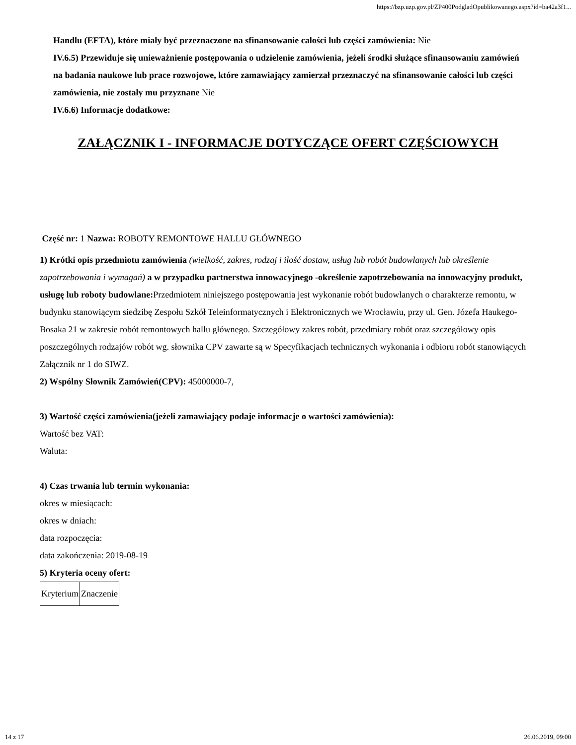https://bzp.uzp.gov.pl/ZP400PodgladOpublikowanego.aspx?id=ba42a3f1...
Handlu (EFTA), które miały być przeznaczone na sfinansowanie całości lub części zamówienia: Nie
IV.6.5) Przewiduje się unieważnienie postępowania o udzielenie zamówienia, jeżeli środki służące sfinansowaniu zamówień na badania naukowe lub prace rozwojowe, które zamawiający zamierzał przeznaczyć na sfinansowanie całości lub części zamówienia, nie zostały mu przyznane Nie
IV.6.6) Informacje dodatkowe:
ZAŁĄCZNIK I - INFORMACJE DOTYCZĄCE OFERT CZĘŚCIOWYCH
Część nr: 1 Nazwa: ROBOTY REMONTOWE HALLU GŁÓWNEGO
1) Krótki opis przedmiotu zamówienia (wielkość, zakres, rodzaj i ilość dostaw, usług lub robót budowlanych lub określenie zapotrzebowania i wymagań) a w przypadku partnerstwa innowacyjnego -określenie zapotrzebowania na innowacyjny produkt, usługę lub roboty budowlane: Przedmiotem niniejszego postępowania jest wykonanie robót budowlanych o charakterze remontu, w budynku stanowiącym siedzibę Zespołu Szkół Teleinformatycznych i Elektronicznych we Wrocławiu, przy ul. Gen. Józefa Haukego-Bosaka 21 w zakresie robót remontowych hallu głównego. Szczegółowy zakres robót, przedmiary robót oraz szczegółowy opis poszczególnych rodzajów robót wg. słownika CPV zawarte są w Specyfikacjach technicznych wykonania i odbioru robót stanowiących Załącznik nr 1 do SIWZ.
2) Wspólny Słownik Zamówień(CPV): 45000000-7,
3) Wartość części zamówienia(jeżeli zamawiający podaje informacje o wartości zamówienia):
Wartość bez VAT:
Waluta:
4) Czas trwania lub termin wykonania:
okres w miesiącach:
okres w dniach:
data rozpoczęcia:
data zakończenia: 2019-08-19
5) Kryteria oceny ofert:
| Kryterium | Znaczenie |
14 z 17 26.06.2019, 09:00